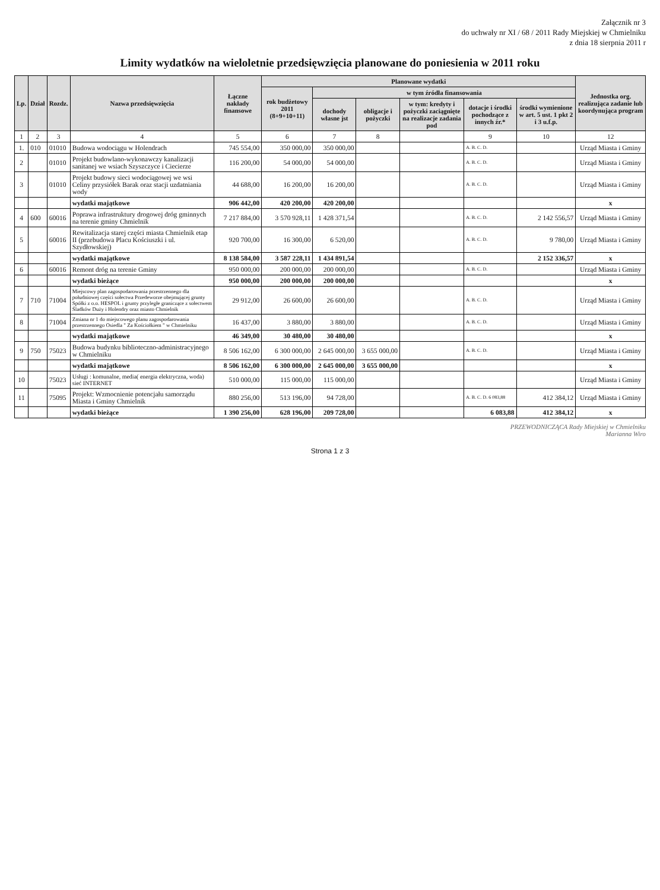Załącznik nr 3
do uchwały nr XI / 68 / 2011 Rady Miejskiej w Chmielniku
z dnia 18 sierpnia 2011 r
Limity wydatków na wieloletnie przedsięwzięcia planowane do poniesienia w 2011 roku
| Lp. | Dział | Rozdz. | Nazwa przedsięwzięcia | Łączne nakłady finansowe | Planowane wydatki | | | | | | Jednostka org. realizująca zadanie lub koordynująca program |
| --- | --- | --- | --- | --- | --- | --- | --- | --- | --- | --- | --- |
| | | | | | rok budżetowy 2011 (8+9+10+11) | w tym źródła finansowania | | | | | |
| | | | | | | dochody własne jst | obligacje i pożyczki | w tym: kredyty i pożyczki zaciągnięte na realizacje zadania pod | dotacje i środki pochodzące z innych źr.* | środki wymienione w art. 5 ust. 1 pkt 2 i 3 u.f.p. | |
| 1 | 2 | 3 | 4 | 5 | 6 | 7 | 8 | | 9 | 10 | 12 |
| 1. | 010 | 01010 | Budowa wodociągu w Holendrach | 745 554,00 | 350 000,00 | 350 000,00 | | | A. B. C. D. | | Urząd Miasta i Gminy |
| 2 | | 01010 | Projekt budowlano-wykonawczy kanalizacji sanitanej we wsiach Szyszczyce i Ciecierze | 116 200,00 | 54 000,00 | 54 000,00 | | | A. B. C. D. | | Urząd Miasta i Gminy |
| 3 | | 01010 | Projekt budowy sieci wodociągowej we wsi Celiny przysiółek Barak oraz stacji uzdatniania wody | 44 688,00 | 16 200,00 | 16 200,00 | | | A. B. C. D. | | Urząd Miasta i Gminy |
| | | | wydatki majątkowe | 906 442,00 | 420 200,00 | 420 200,00 | | | | | x |
| 4 | 600 | 60016 | Poprawa infrastruktury drogowej dróg gminnych na terenie gminy Chmielnik | 7 217 884,00 | 3 570 928,11 | 1 428 371,54 | | | A. B. C. D. | 2 142 556,57 | Urząd Miasta i Gminy |
| 5 | | 60016 | Rewitalizacja starej części miasta Chmielnik etap II (przebudowa Placu Kościuszki i ul. Szydłowskiej) | 920 700,00 | 16 300,00 | 6 520,00 | | | A. B. C. D. | 9 780,00 | Urząd Miasta i Gminy |
| | | | wydatki majątkowe | 8 138 584,00 | 3 587 228,11 | 1 434 891,54 | | | | 2 152 336,57 | x |
| 6 | | 60016 | Remont dróg na terenie Gminy | 950 000,00 | 200 000,00 | 200 000,00 | | | A. B. C. D. | | Urząd Miasta i Gminy |
| | | | wydatki bieżące | 950 000,00 | 200 000,00 | 200 000,00 | | | | | x |
| 7 | 710 | 71004 | Miejscowy plan zagospodarowania przestrzennego dla południowej części sołectwa Przedeworze obejmującej grunty Spółki z o.o. HESPOL i grunty przyległe graniczące z sołectwem Śladków Duży i Holendry oraz miasto Chmielnik | 29 912,00 | 26 600,00 | 26 600,00 | | | A. B. C. D. | | Urząd Miasta i Gminy |
| 8 | | 71004 | Zmiana nr 1 do miejscowego planu zagospodarowania przestrzennego Osiedla " Za Kościołkiem " w Chmielniku | 16 437,00 | 3 880,00 | 3 880,00 | | | A. B. C. D. | | Urząd Miasta i Gminy |
| | | | wydatki majątkowe | 46 349,00 | 30 480,00 | 30 480,00 | | | | | x |
| 9 | 750 | 75023 | Budowa budynku biblioteczno-administracyjnego w Chmielniku | 8 506 162,00 | 6 300 000,00 | 2 645 000,00 | 3 655 000,00 | | A. B. C. D. | | Urząd Miasta i Gminy |
| | | | wydatki majątkowe | 8 506 162,00 | 6 300 000,00 | 2 645 000,00 | 3 655 000,00 | | | | x |
| 10 | | 75023 | Usługi : komunalne, media( energia elektryczna, woda) sieć INTERNET | 510 000,00 | 115 000,00 | 115 000,00 | | | | | Urząd Miasta i Gminy |
| 11 | | 75095 | Projekt: Wzmocnienie potencjału samorządu Miasta i Gminy Chmielnik | 880 256,00 | 513 196,00 | 94 728,00 | | | A. B. C. D. 6 083,88 | 412 384,12 | Urząd Miasta i Gminy |
| | | | wydatki bieżące | 1 390 256,00 | 628 196,00 | 209 728,00 | | | 6 083,88 | 412 384,12 | x |
PRZEWODNICZĄCA Rady Miejskiej w Chmielniku
Marianna Wiro
Strona 1 z 3